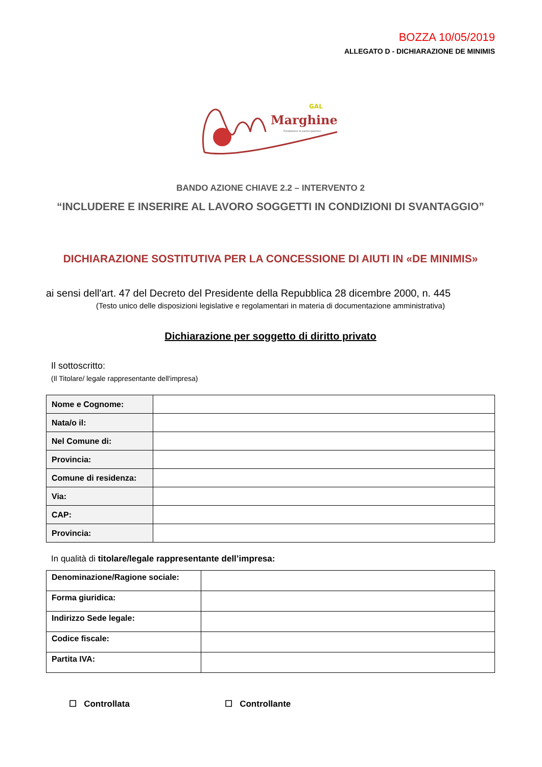BOZZA 10/05/2019
ALLEGATO D - DICHIARAZIONE DE MINIMIS
GAL
Marghine
Fondazione di partecipazione
BANDO AZIONE CHIAVE 2.2 – INTERVENTO 2
“INCLUDERE E INSERIRE AL LAVORO SOGGETTI IN CONDIZIONI DI SVANTAGGIO”
DICHIARAZIONE SOSTITUTIVA PER LA CONCESSIONE DI AIUTI IN «DE MINIMIS»
ai sensi dell'art. 47 del Decreto del Presidente della Repubblica 28 dicembre 2000, n. 445
(Testo unico delle disposizioni legislative e regolamentari in materia di documentazione amministrativa)
Dichiarazione per soggetto di diritto privato
Il sottoscritto:
(Il Titolare/ legale rappresentante dell'impresa)
| Nome e Cognome: | |
| Nata/o il: | |
| Nel Comune di: | |
| Provincia: | |
| Comune di residenza: | |
| Via: | |
| CAP: | |
| Provincia: | |
In qualità di titolare/legale rappresentante dell’impresa:
| Denominazione/Ragione sociale: | |
| Forma giuridica: | |
| Indirizzo Sede legale: | |
| Codice fiscale: | |
| Partita IVA: | |
☐ Controllata ☐ Controllante